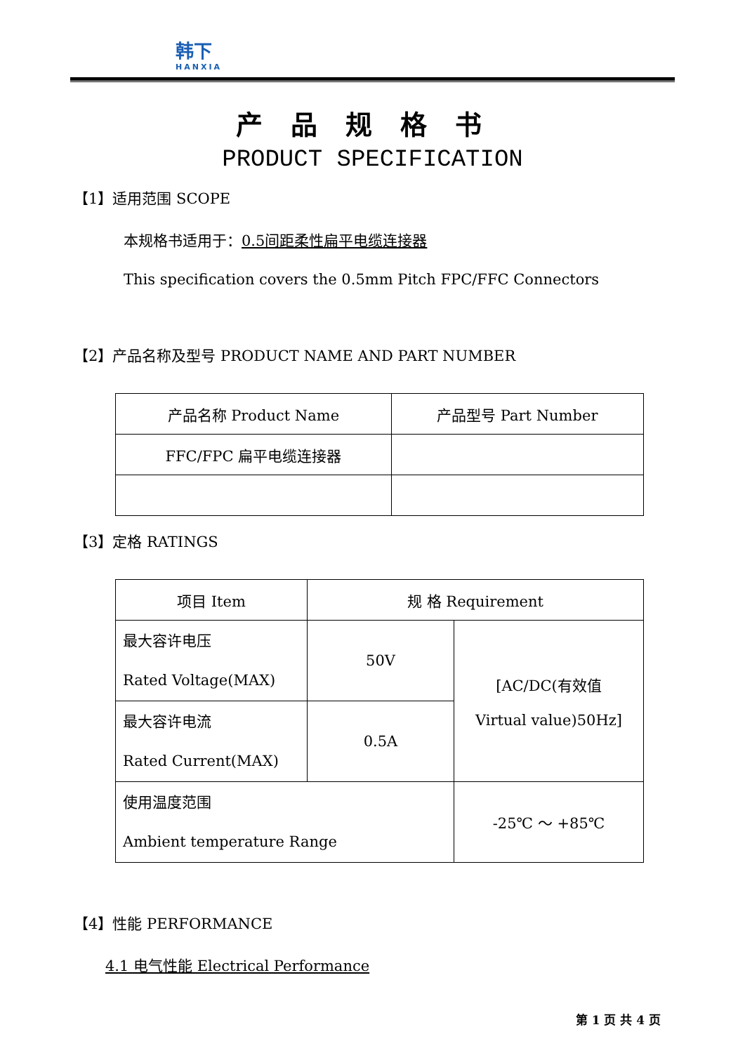韩下
HANXIA
产品规格书
PRODUCT SPECIFICATION
【1】适用范围 SCOPE
本规格书适用于：0.5间距柔性扁平电缆连接器
This specification covers the 0.5mm Pitch FPC/FFC Connectors
【2】产品名称及型号 PRODUCT NAME AND PART NUMBER
| 产品名称 Product Name | 产品型号 Part Number |
| FFC/FPC 扁平电缆连接器 | |
【3】定格 RATINGS
| 项目 Item | 规 格 Requirement | | |
| 最大容许电压 Rated Voltage(MAX) | 50V | [AC/DC(有效值 Virtual value)50Hz] | |
| 最大容许电流 Rated Current(MAX) | 0.5A | | |
| 使用温度范围 Ambient temperature Range | | -25℃ ～ +85℃ | |
【4】性能 PERFORMANCE
4.1 电气性能 Electrical Performance
第 1 页 共 4 页